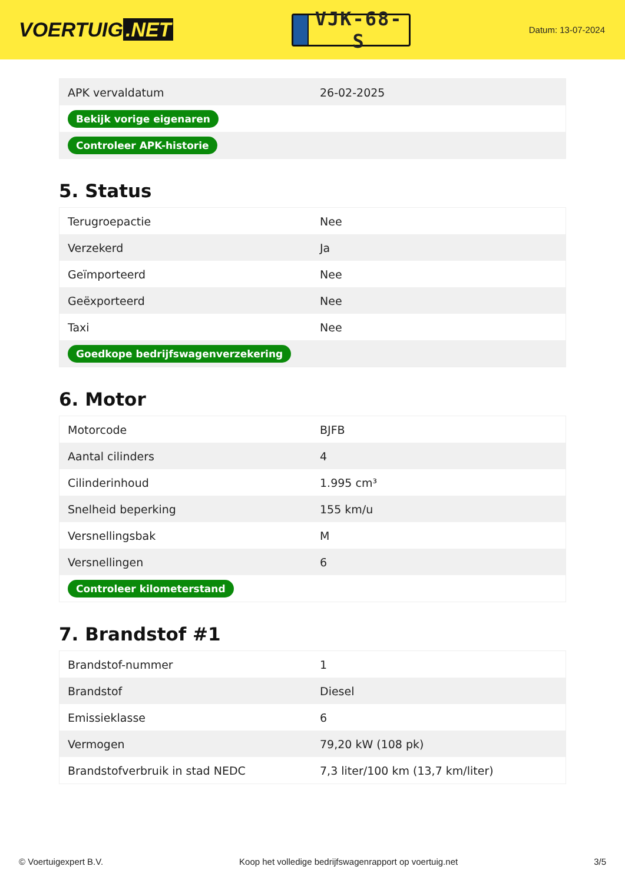VOERTUIG.NET
VJK-68-S
Datum: 13-07-2024
| APK vervaldatum | 26-02-2025 |
| Bekijk vorige eigenaren | |
| Controleer APK-historie | |
5. Status
| Terugroepactie | Nee |
| Verzekerd | Ja |
| Geïmporteerd | Nee |
| Geëxporteerd | Nee |
| Taxi | Nee |
| Goedkope bedrijfswagenverzekering | |
6. Motor
| Motorcode | BJFB |
| Aantal cilinders | 4 |
| Cilinderinhoud | 1.995 cm³ |
| Snelheid beperking | 155 km/u |
| Versnellingsbak | M |
| Versnellingen | 6 |
| Controleer kilometerstand | |
7. Brandstof #1
| Brandstof-nummer | 1 |
| Brandstof | Diesel |
| Emissieklasse | 6 |
| Vermogen | 79,20 kW (108 pk) |
| Brandstofverbruik in stad NEDC | 7,3 liter/100 km (13,7 km/liter) |
© Voertuigexpert B.V. Koop het volledige bedrijfswagenrapport op voertuig.net 3/5